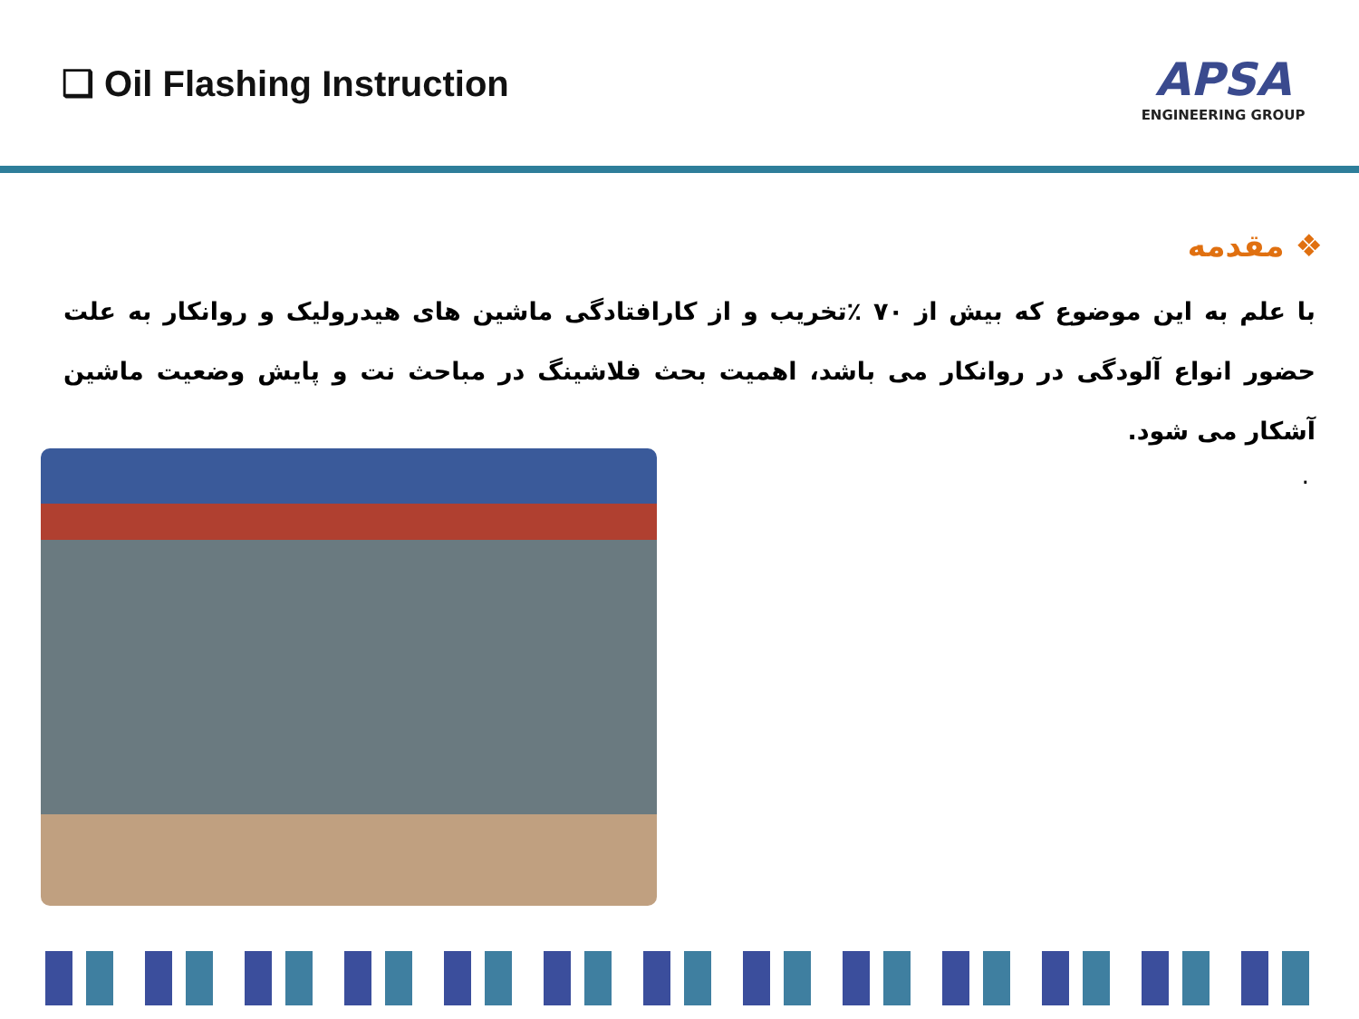❑ Oil Flashing Instruction
APSA
ENGINEERING GROUP
❖ مقدمه
با علم به این موضوع که بیش از ۷۰ ٪تخریب و از کارافتادگی ماشین های هیدرولیک و روانکار به علت حضور انواع آلودگی در روانکار می باشد، اهمیت بحث فلاشینگ در مباحث نت و پایش وضعیت ماشین آشکار می شود.
.